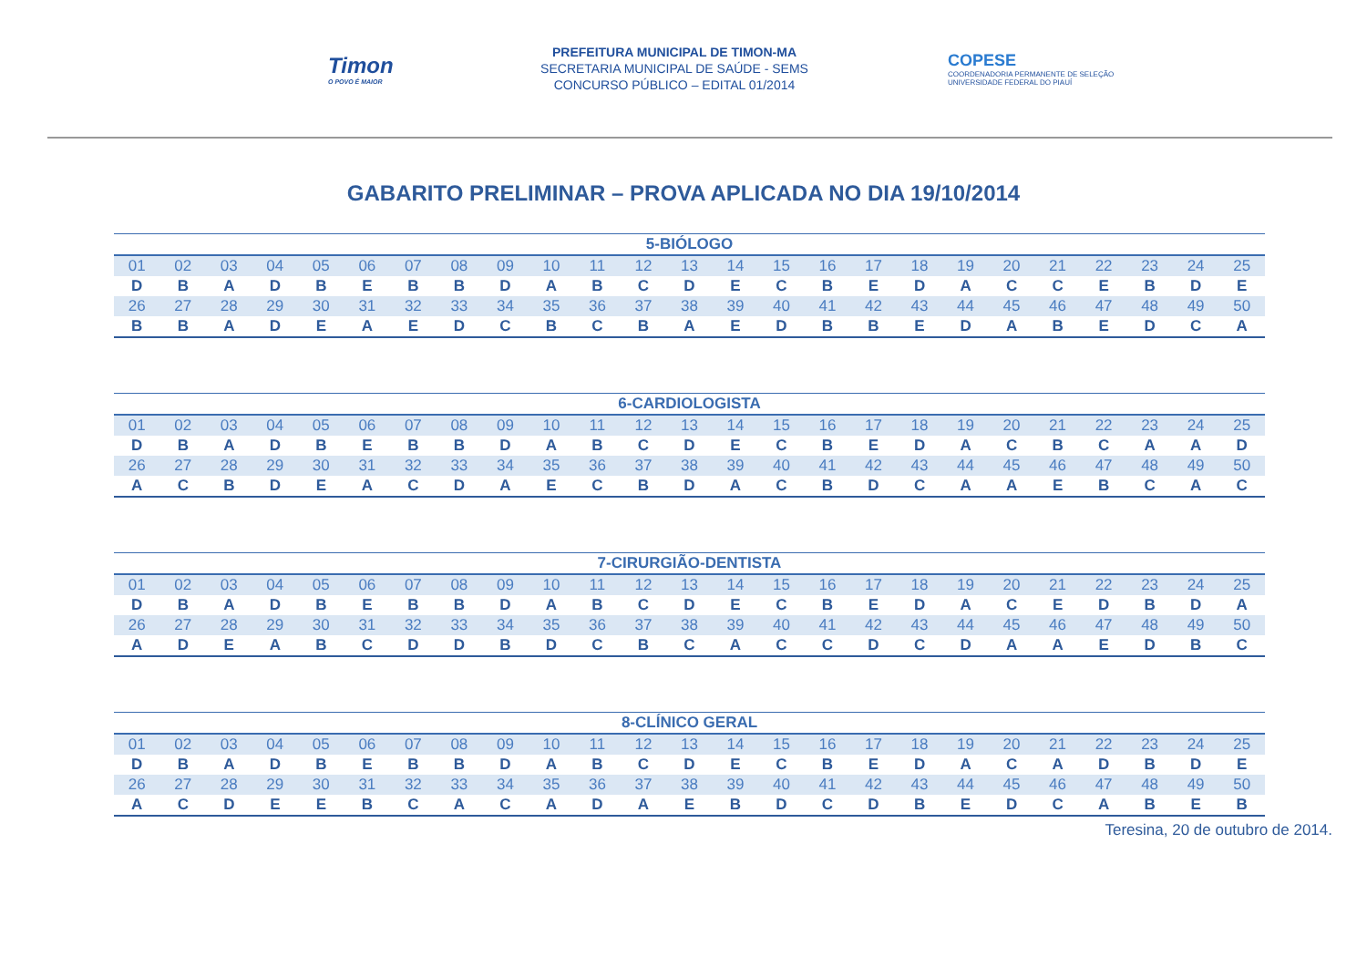Timon
O POVO É MAIOR
PREFEITURA MUNICIPAL DE TIMON-MA
SECRETARIA MUNICIPAL DE SAÚDE - SEMS
CONCURSO PÚBLICO – EDITAL 01/2014
COPESE
COORDENADORIA PERMANENTE DE SELEÇÃO
UNIVERSIDADE FEDERAL DO PIAUÍ
GABARITO PRELIMINAR – PROVA APLICADA NO DIA 19/10/2014
| 5-BIÓLOGO | | | | | | | | | | | | | | | | | | | | | | | | |
| --- | --- | --- | --- | --- | --- | --- | --- | --- | --- | --- | --- | --- | --- | --- | --- | --- | --- | --- | --- | --- | --- | --- | --- | --- |
| 01 | 02 | 03 | 04 | 05 | 06 | 07 | 08 | 09 | 10 | 11 | 12 | 13 | 14 | 15 | 16 | 17 | 18 | 19 | 20 | 21 | 22 | 23 | 24 | 25 |
| D | B | A | D | B | E | B | B | D | A | B | C | D | E | C | B | E | D | A | C | C | E | B | D | E |
| 26 | 27 | 28 | 29 | 30 | 31 | 32 | 33 | 34 | 35 | 36 | 37 | 38 | 39 | 40 | 41 | 42 | 43 | 44 | 45 | 46 | 47 | 48 | 49 | 50 |
| B | B | A | D | E | A | E | D | C | B | C | B | A | E | D | B | B | E | D | A | B | E | D | C | A |
| 6-CARDIOLOGISTA | | | | | | | | | | | | | | | | | | | | | | | | |
| --- | --- | --- | --- | --- | --- | --- | --- | --- | --- | --- | --- | --- | --- | --- | --- | --- | --- | --- | --- | --- | --- | --- | --- | --- |
| 01 | 02 | 03 | 04 | 05 | 06 | 07 | 08 | 09 | 10 | 11 | 12 | 13 | 14 | 15 | 16 | 17 | 18 | 19 | 20 | 21 | 22 | 23 | 24 | 25 |
| D | B | A | D | B | E | B | B | D | A | B | C | D | E | C | B | E | D | A | C | B | C | A | A | D |
| 26 | 27 | 28 | 29 | 30 | 31 | 32 | 33 | 34 | 35 | 36 | 37 | 38 | 39 | 40 | 41 | 42 | 43 | 44 | 45 | 46 | 47 | 48 | 49 | 50 |
| A | C | B | D | E | A | C | D | A | E | C | B | D | A | C | B | D | C | A | A | E | B | C | A | C |
| 7-CIRURGIÃO-DENTISTA | | | | | | | | | | | | | | | | | | | | | | | | |
| --- | --- | --- | --- | --- | --- | --- | --- | --- | --- | --- | --- | --- | --- | --- | --- | --- | --- | --- | --- | --- | --- | --- | --- | --- |
| 01 | 02 | 03 | 04 | 05 | 06 | 07 | 08 | 09 | 10 | 11 | 12 | 13 | 14 | 15 | 16 | 17 | 18 | 19 | 20 | 21 | 22 | 23 | 24 | 25 |
| D | B | A | D | B | E | B | B | D | A | B | C | D | E | C | B | E | D | A | C | E | D | B | D | A |
| 26 | 27 | 28 | 29 | 30 | 31 | 32 | 33 | 34 | 35 | 36 | 37 | 38 | 39 | 40 | 41 | 42 | 43 | 44 | 45 | 46 | 47 | 48 | 49 | 50 |
| A | D | E | A | B | C | D | D | B | D | C | B | C | A | C | C | D | C | D | A | A | E | D | B | C |
| 8-CLÍNICO GERAL | | | | | | | | | | | | | | | | | | | | | | | | |
| --- | --- | --- | --- | --- | --- | --- | --- | --- | --- | --- | --- | --- | --- | --- | --- | --- | --- | --- | --- | --- | --- | --- | --- | --- |
| 01 | 02 | 03 | 04 | 05 | 06 | 07 | 08 | 09 | 10 | 11 | 12 | 13 | 14 | 15 | 16 | 17 | 18 | 19 | 20 | 21 | 22 | 23 | 24 | 25 |
| D | B | A | D | B | E | B | B | D | A | B | C | D | E | C | B | E | D | A | C | A | D | B | D | E |
| 26 | 27 | 28 | 29 | 30 | 31 | 32 | 33 | 34 | 35 | 36 | 37 | 38 | 39 | 40 | 41 | 42 | 43 | 44 | 45 | 46 | 47 | 48 | 49 | 50 |
| A | C | D | E | E | B | C | A | C | A | D | A | E | B | D | C | D | B | E | D | C | A | B | E | B |
Teresina, 20 de outubro de 2014.